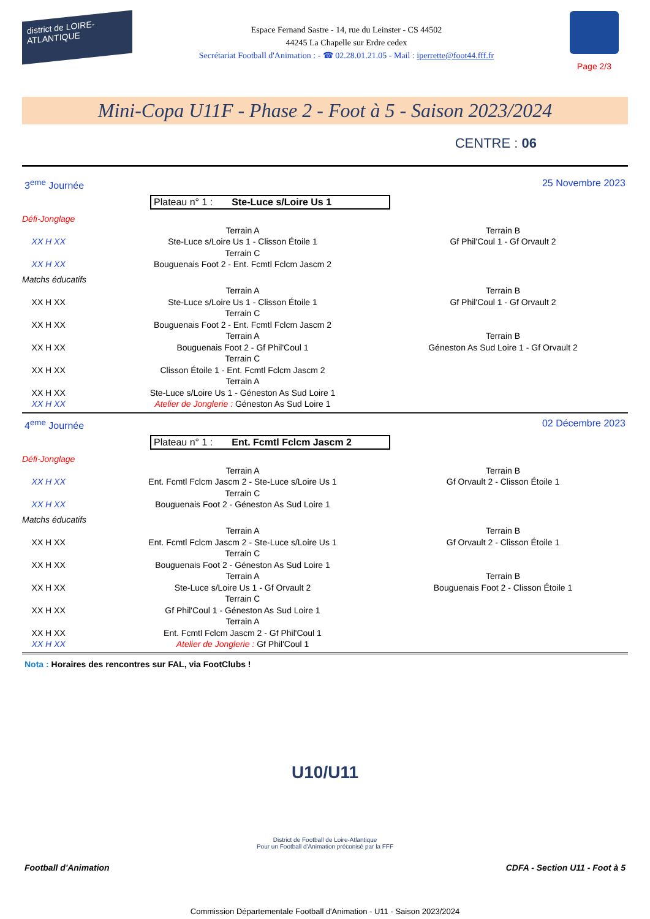district de LOIRE-ATLANTIQUE
Espace Fernand Sastre - 14, rue du Leinster - CS 44502
44245 La Chapelle sur Erdre cedex
Secrétariat Football d'Animation : - ☎ 02.28.01.21.05 - Mail : iperrette@foot44.fff.fr
Page 2/3
Mini-Copa U11F - Phase 2 - Foot à 5 - Saison 2023/2024
CENTRE : 06
3<sup>eme</sup> Journée 25 Novembre 2023
Plateau n° 1 : Ste-Luce s/Loire Us 1
| Défi-Jonglage | | |
| | Terrain A | Terrain B |
| XX H XX | Ste-Luce s/Loire Us 1 - Clisson Étoile 1 | Gf Phil'Coul 1 - Gf Orvault 2 |
| | Terrain C | |
| XX H XX | Bouguenais Foot 2 - Ent. Fcmtl Fclcm Jascm 2 | |
| Matchs éducatifs | | |
| | Terrain A | Terrain B |
| XX H XX | Ste-Luce s/Loire Us 1 - Clisson Étoile 1 | Gf Phil'Coul 1 - Gf Orvault 2 |
| | Terrain C | |
| XX H XX | Bouguenais Foot 2 - Ent. Fcmtl Fclcm Jascm 2 | |
| | Terrain A | Terrain B |
| XX H XX | Bouguenais Foot 2 - Gf Phil'Coul 1 | Géneston As Sud Loire 1 - Gf Orvault 2 |
| | Terrain C | |
| XX H XX | Clisson Étoile 1 - Ent. Fcmtl Fclcm Jascm 2 | |
| | Terrain A | |
| XX H XX | Ste-Luce s/Loire Us 1 - Géneston As Sud Loire 1 | |
| XX H XX | Atelier de Jonglerie : Géneston As Sud Loire 1 | |
4<sup>eme</sup> Journée 02 Décembre 2023
Plateau n° 1 : Ent. Fcmtl Fclcm Jascm 2
| Défi-Jonglage | | |
| | Terrain A | Terrain B |
| XX H XX | Ent. Fcmtl Fclcm Jascm 2 - Ste-Luce s/Loire Us 1 | Gf Orvault 2 - Clisson Étoile 1 |
| | Terrain C | |
| XX H XX | Bouguenais Foot 2 - Géneston As Sud Loire 1 | |
| Matchs éducatifs | | |
| | Terrain A | Terrain B |
| XX H XX | Ent. Fcmtl Fclcm Jascm 2 - Ste-Luce s/Loire Us 1 | Gf Orvault 2 - Clisson Étoile 1 |
| | Terrain C | |
| XX H XX | Bouguenais Foot 2 - Géneston As Sud Loire 1 | |
| | Terrain A | Terrain B |
| XX H XX | Ste-Luce s/Loire Us 1 - Gf Orvault 2 | Bouguenais Foot 2 - Clisson Étoile 1 |
| | Terrain C | |
| XX H XX | Gf Phil'Coul 1 - Géneston As Sud Loire 1 | |
| | Terrain A | |
| XX H XX | Ent. Fcmtl Fclcm Jascm 2 - Gf Phil'Coul 1 | |
| XX H XX | Atelier de Jonglerie : Gf Phil'Coul 1 | |
Nota : Horaires des rencontres sur FAL, via FootClubs !
U10/U11
District de Football de Loire-Atlantique
Pour un Football d'Animation préconisé par la FFF
Football d'Animation CDFA - Section U11 - Foot à 5
Commission Départementale Football d'Animation - U11 - Saison 2023/2024